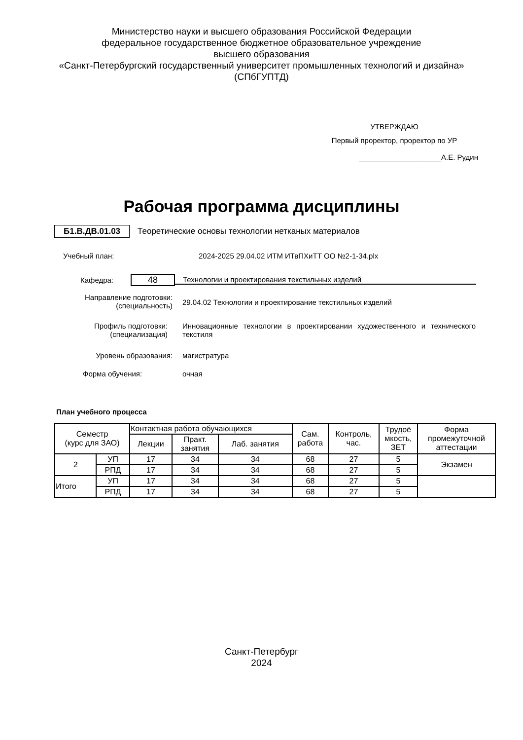Министерство науки и высшего образования Российской Федерации
федеральное государственное бюджетное образовательное учреждение
высшего образования
«Санкт-Петербургский государственный университет промышленных технологий и дизайна»
(СПбГУПТД)
УТВЕРЖДАЮ
Первый проректор, проректор по УР
____________________А.Е. Рудин
Рабочая программа дисциплины
Б1.В.ДВ.01.03 Теоретические основы технологии нетканых материалов
Учебный план: 2024-2025 29.04.02 ИТМ ИТвПХиТТ ОО №2-1-34.plx
Кафедра: 48 Технологии и проектирования текстильных изделий
Направление подготовки:
(специальность) 29.04.02 Технологии и проектирование текстильных изделий
Профиль подготовки:
(специализация) Инновационные технологии в проектировании художественного и технического текстиля
Уровень образования: магистратура
Форма обучения: очная
План учебного процесса
| Семестр (курс для ЗАО) | | Контактная работа обучающихся | | | Сам. работа | Контроль, час. | Трудоё мкость, ЗЕТ | Форма промежуточной аттестации |
| --- | --- | --- | --- | --- | --- | --- | --- | --- |
| | | Лекции | Практ. занятия | Лаб. занятия | | | | |
| 2 | УП | 17 | 34 | 34 | 68 | 27 | 5 | Экзамен |
| | РПД | 17 | 34 | 34 | 68 | 27 | 5 | |
| Итого | УП | 17 | 34 | 34 | 68 | 27 | 5 | |
| | РПД | 17 | 34 | 34 | 68 | 27 | 5 | |
Санкт-Петербург
2024